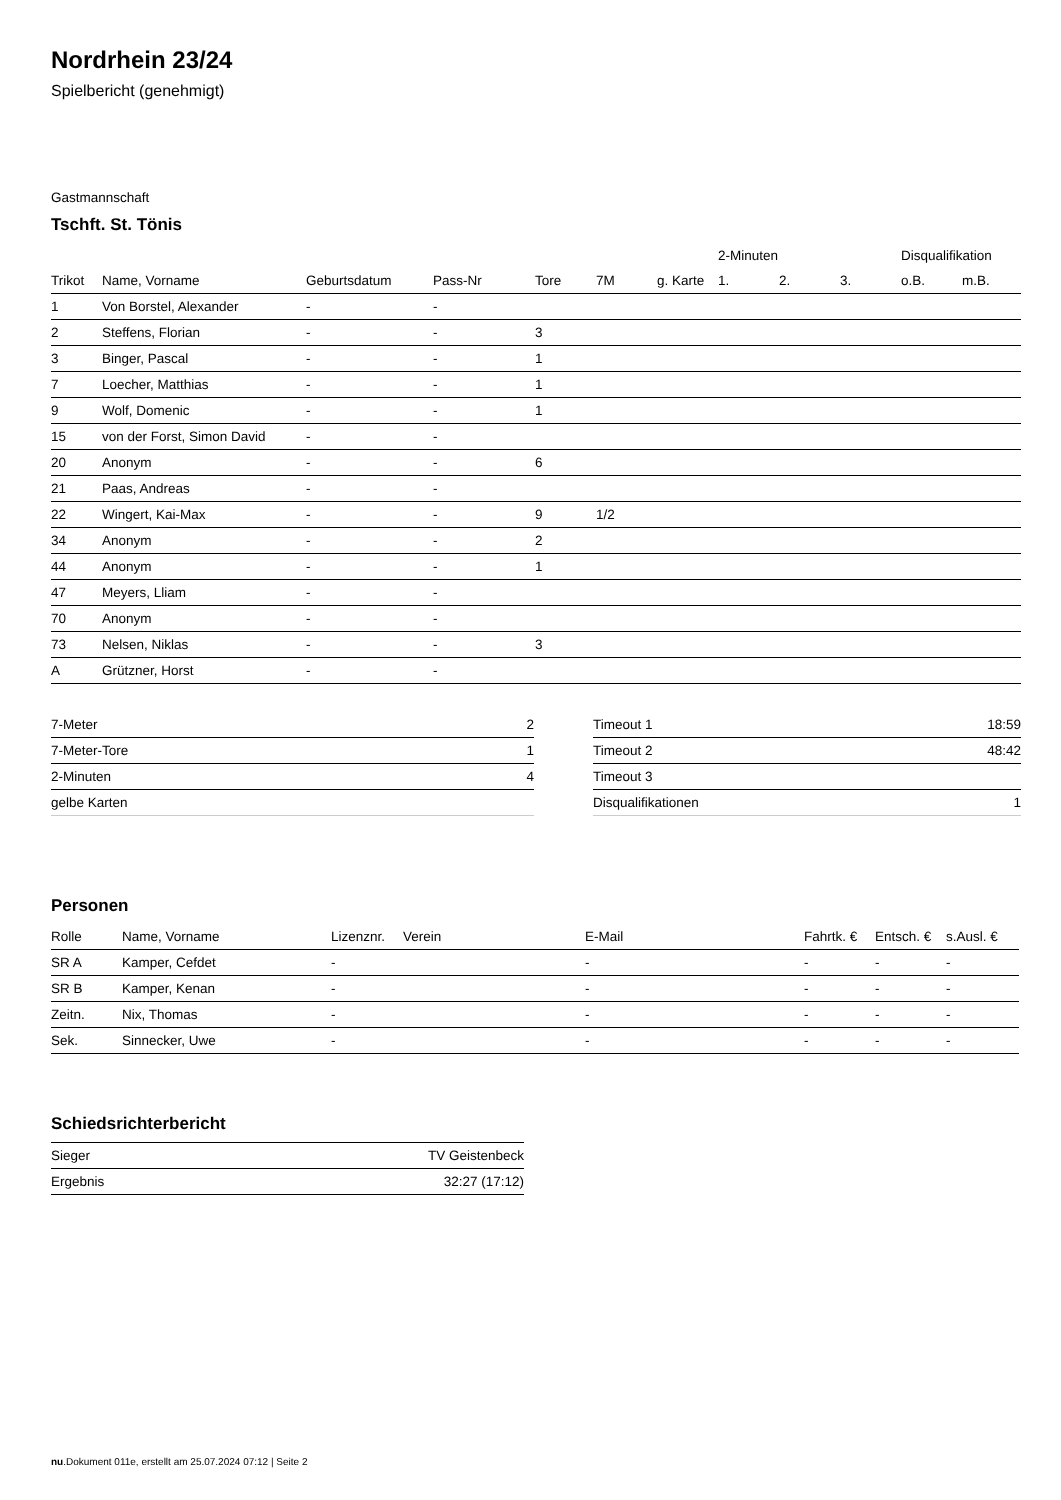Nordrhein 23/24
Spielbericht (genehmigt)
Gastmannschaft
Tschft. St. Tönis
| | | | | | | | 2-Minuten | | | Disqualifikation | |
| --- | --- | --- | --- | --- | --- | --- | --- | --- | --- | --- | --- |
| Trikot | Name, Vorname | Geburtsdatum | Pass-Nr | Tore | 7M | g. Karte | 1. | 2. | 3. | o.B. | m.B. |
| 1 | Von Borstel, Alexander | - | - | | | | | | | | |
| 2 | Steffens, Florian | - | - | 3 | | | | | | | |
| 3 | Binger, Pascal | - | - | 1 | | | | | | | |
| 7 | Loecher, Matthias | - | - | 1 | | | | | | | |
| 9 | Wolf, Domenic | - | - | 1 | | | | | | | |
| 15 | von der Forst, Simon David | - | - | | | | | | | | |
| 20 | Anonym | - | - | 6 | | | | | | | |
| 21 | Paas, Andreas | - | - | | | | | | | | |
| 22 | Wingert, Kai-Max | - | - | 9 | 1/2 | | | | | | |
| 34 | Anonym | - | - | 2 | | | | | | | |
| 44 | Anonym | - | - | 1 | | | | | | | |
| 47 | Meyers, Lliam | - | - | | | | | | | | |
| 70 | Anonym | - | - | | | | | | | | |
| 73 | Nelsen, Niklas | - | - | 3 | | | | | | | |
| A | Grützner, Horst | - | - | | | | | | | | |
| 7-Meter | 2 |
| 7-Meter-Tore | 1 |
| 2-Minuten | 4 |
| gelbe Karten | |
| Timeout 1 | 18:59 |
| Timeout 2 | 48:42 |
| Timeout 3 | |
| Disqualifikationen | 1 |
Personen
| Rolle | Name, Vorname | Lizenznr. | Verein | E-Mail | Fahrtk. € | Entsch. € | s.Ausl. € |
| --- | --- | --- | --- | --- | --- | --- | --- |
| SR A | Kamper, Cefdet | - | | - | - | - | - |
| SR B | Kamper, Kenan | - | | - | - | - | - |
| Zeitn. | Nix, Thomas | - | | - | - | - | - |
| Sek. | Sinnecker, Uwe | - | | - | - | - | - |
Schiedsrichterbericht
| Sieger | TV Geistenbeck |
| Ergebnis | 32:27 (17:12) |
nu.Dokument 011e, erstellt am 25.07.2024 07:12 | Seite 2